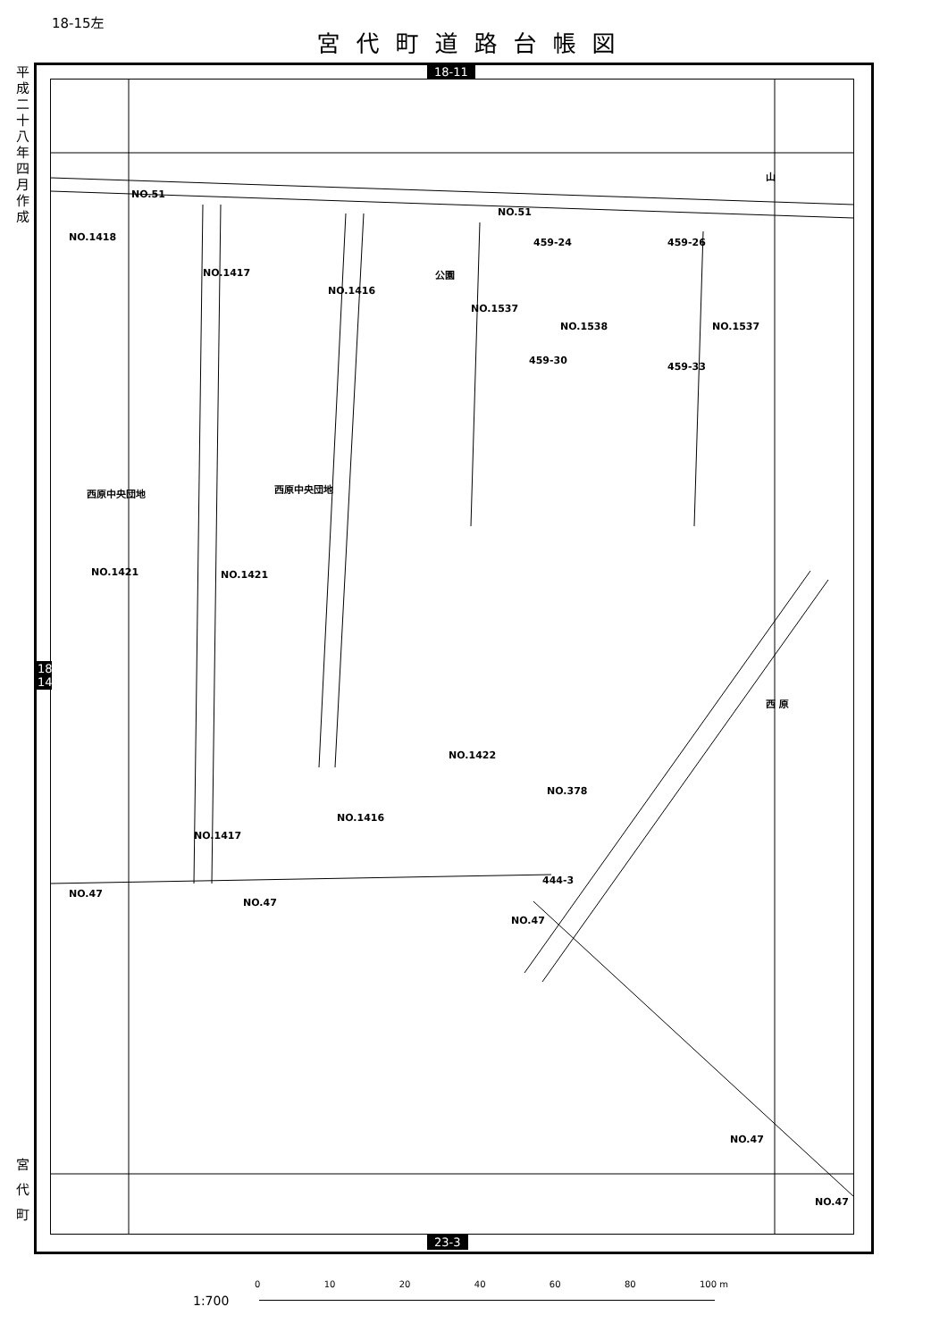宮代町道路台帳図
18-15左
平成二十八年四月作成
宮代町
NO.51
NO.51
NO.1418
NO.1417
NO.1416
NO.1537
NO.1537
NO.1538
459-24 459-26
459-30
459-33
NO.1421 NO.1421
NO.1422
NO.1416
NO.1417
NO.378
444-3
NO.47
NO.47
NO.47
NO.47
NO.47
山
西 原
西原中央団地 西原中央団地
公園
18-11
23-3
18-14
1:700
0 10 20 40 60 80 100 m